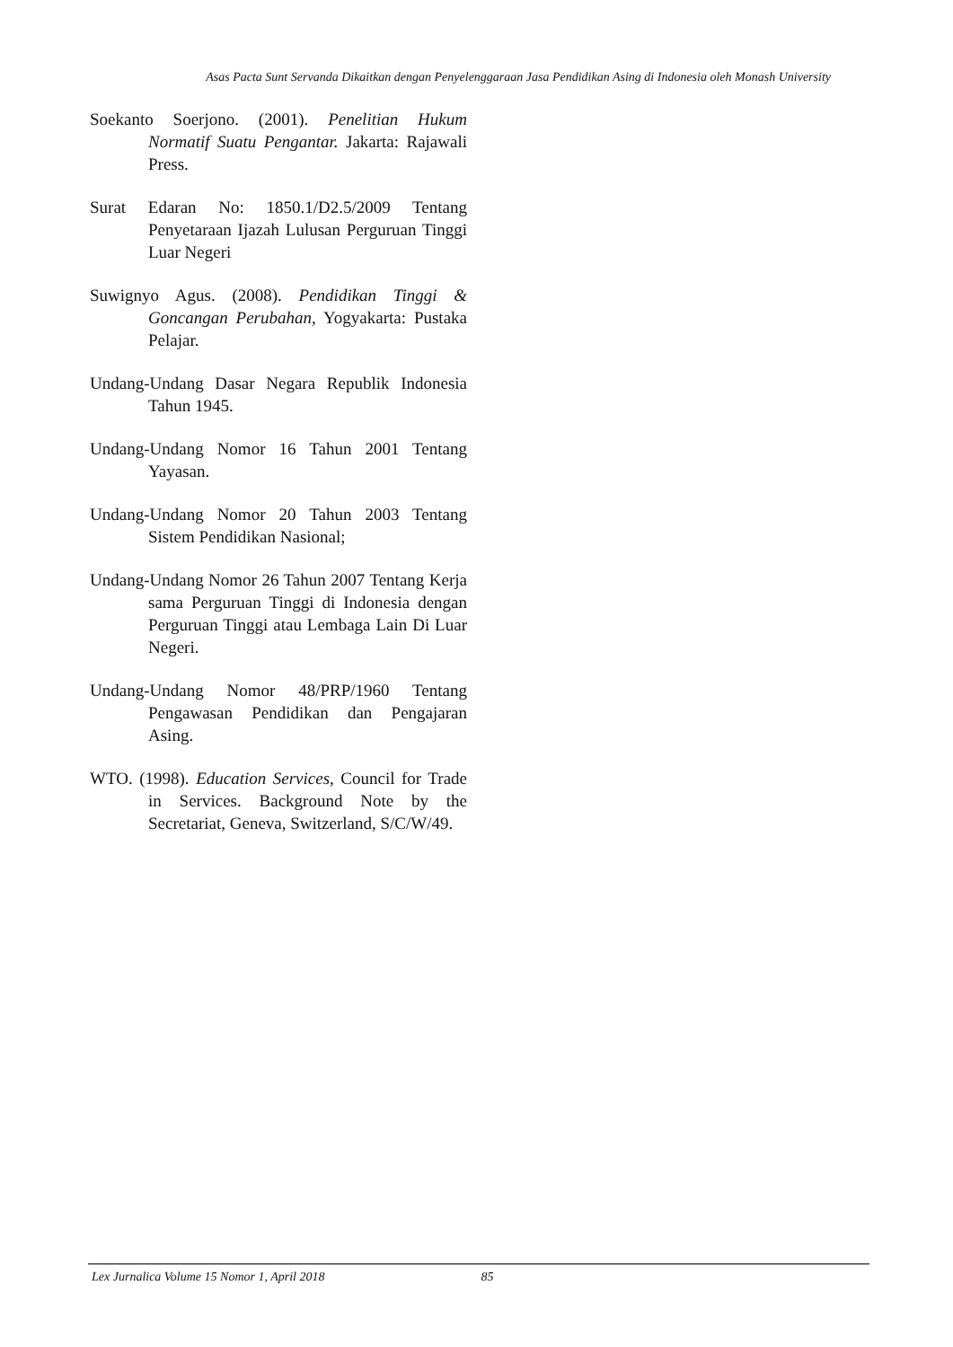Asas Pacta Sunt Servanda Dikaitkan dengan Penyelenggaraan Jasa Pendidikan Asing di Indonesia oleh Monash University
Soekanto Soerjono. (2001). Penelitian Hukum Normatif Suatu Pengantar. Jakarta: Rajawali Press.
Surat Edaran No: 1850.1/D2.5/2009 Tentang Penyetaraan Ijazah Lulusan Perguruan Tinggi Luar Negeri
Suwignyo Agus. (2008). Pendidikan Tinggi & Goncangan Perubahan, Yogyakarta: Pustaka Pelajar.
Undang-Undang Dasar Negara Republik Indonesia Tahun 1945.
Undang-Undang Nomor 16 Tahun 2001 Tentang Yayasan.
Undang-Undang Nomor 20 Tahun 2003 Tentang Sistem Pendidikan Nasional;
Undang-Undang Nomor 26 Tahun 2007 Tentang Kerja sama Perguruan Tinggi di Indonesia dengan Perguruan Tinggi atau Lembaga Lain Di Luar Negeri.
Undang-Undang Nomor 48/PRP/1960 Tentang Pengawasan Pendidikan dan Pengajaran Asing.
WTO. (1998). Education Services, Council for Trade in Services. Background Note by the Secretariat, Geneva, Switzerland, S/C/W/49.
Lex Jurnalica Volume 15 Nomor 1, April 2018 85